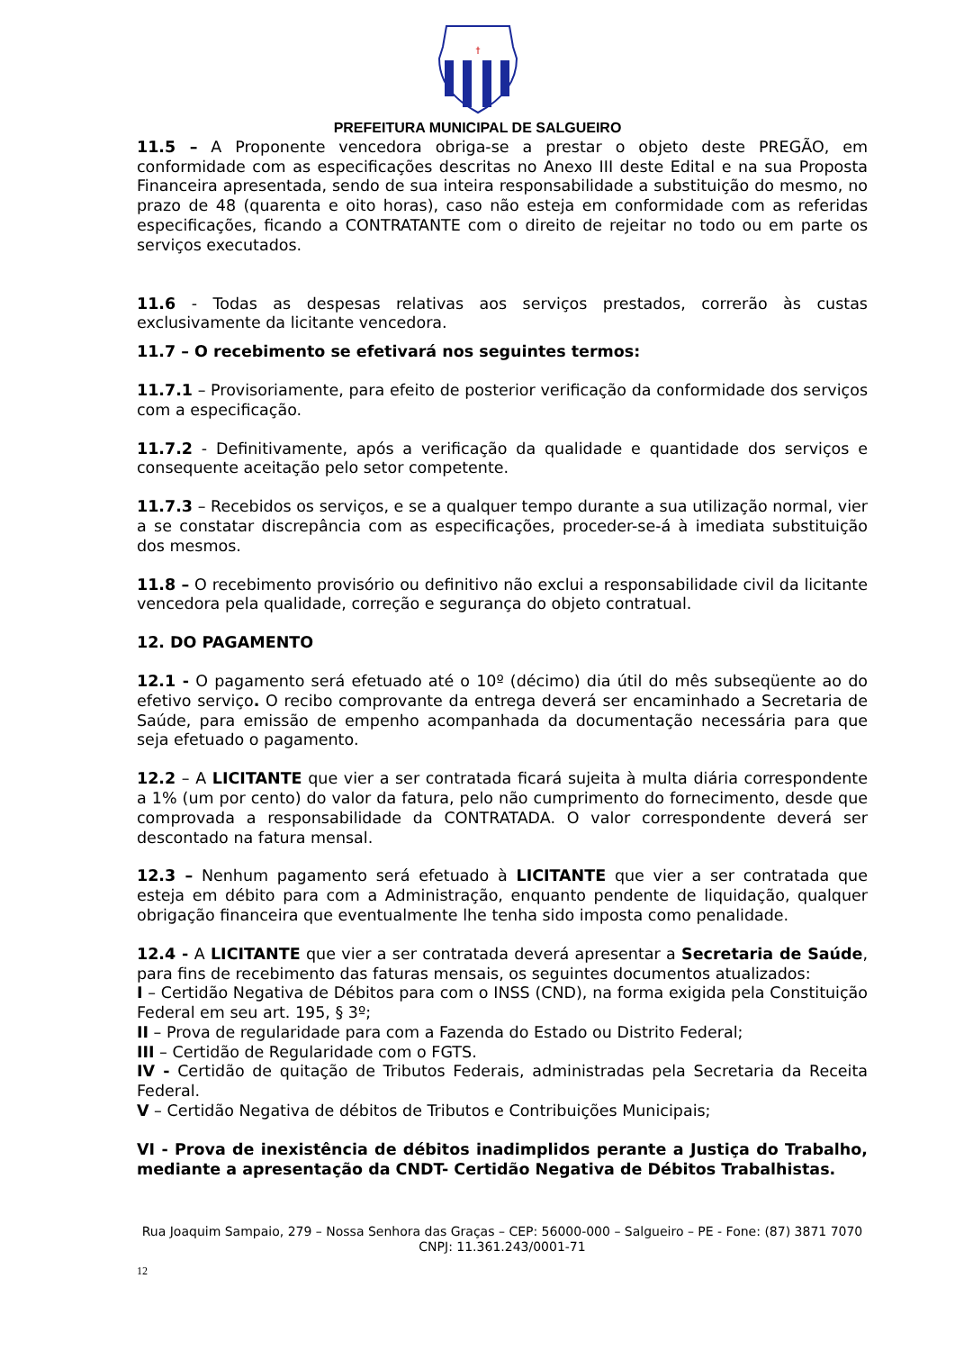†
PREFEITURA MUNICIPAL DE SALGUEIRO
11.5 – A Proponente vencedora obriga-se a prestar o objeto deste PREGÃO, em conformidade com as especificações descritas no Anexo III deste Edital e na sua Proposta Financeira apresentada, sendo de sua inteira responsabilidade a substituição do mesmo, no prazo de 48 (quarenta e oito horas), caso não esteja em conformidade com as referidas especificações, ficando a CONTRATANTE com o direito de rejeitar no todo ou em parte os serviços executados.
11.6 - Todas as despesas relativas aos serviços prestados, correrão às custas exclusivamente da licitante vencedora.
11.7 – O recebimento se efetivará nos seguintes termos:
11.7.1 – Provisoriamente, para efeito de posterior verificação da conformidade dos serviços com a especificação.
11.7.2 - Definitivamente, após a verificação da qualidade e quantidade dos serviços e consequente aceitação pelo setor competente.
11.7.3 – Recebidos os serviços, e se a qualquer tempo durante a sua utilização normal, vier a se constatar discrepância com as especificações, proceder-se-á à imediata substituição dos mesmos.
11.8 – O recebimento provisório ou definitivo não exclui a responsabilidade civil da licitante vencedora pela qualidade, correção e segurança do objeto contratual.
12. DO PAGAMENTO
12.1 - O pagamento será efetuado até o 10º (décimo) dia útil do mês subseqüente ao do efetivo serviço. O recibo comprovante da entrega deverá ser encaminhado a Secretaria de Saúde, para emissão de empenho acompanhada da documentação necessária para que seja efetuado o pagamento.
12.2 – A LICITANTE que vier a ser contratada ficará sujeita à multa diária correspondente a 1% (um por cento) do valor da fatura, pelo não cumprimento do fornecimento, desde que comprovada a responsabilidade da CONTRATADA. O valor correspondente deverá ser descontado na fatura mensal.
12.3 – Nenhum pagamento será efetuado à LICITANTE que vier a ser contratada que esteja em débito para com a Administração, enquanto pendente de liquidação, qualquer obrigação financeira que eventualmente lhe tenha sido imposta como penalidade.
12.4 - A LICITANTE que vier a ser contratada deverá apresentar a Secretaria de Saúde, para fins de recebimento das faturas mensais, os seguintes documentos atualizados:
I – Certidão Negativa de Débitos para com o INSS (CND), na forma exigida pela Constituição Federal em seu art. 195, § 3º;
II – Prova de regularidade para com a Fazenda do Estado ou Distrito Federal;
III – Certidão de Regularidade com o FGTS.
IV - Certidão de quitação de Tributos Federais, administradas pela Secretaria da Receita Federal.
V – Certidão Negativa de débitos de Tributos e Contribuições Municipais;
VI - Prova de inexistência de débitos inadimplidos perante a Justiça do Trabalho, mediante a apresentação da CNDT- Certidão Negativa de Débitos Trabalhistas.
Rua Joaquim Sampaio, 279 – Nossa Senhora das Graças – CEP: 56000-000 – Salgueiro – PE - Fone: (87) 3871 7070
CNPJ: 11.361.243/0001-71
12